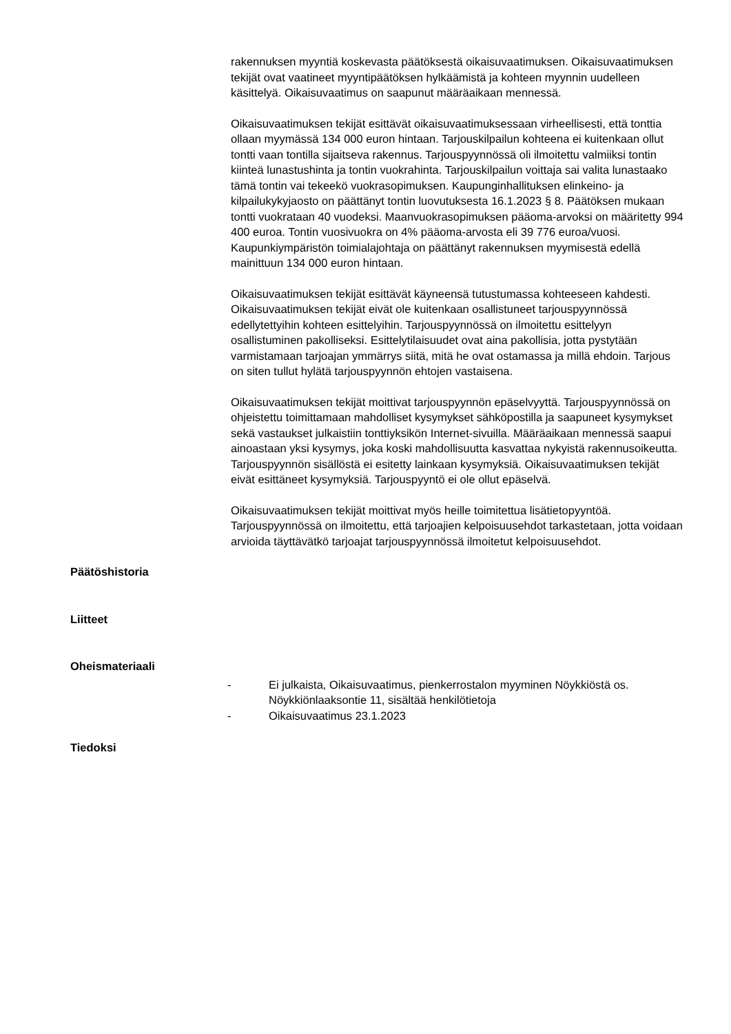rakennuksen myyntiä koskevasta päätöksestä oikaisuvaatimuksen. Oikaisuvaatimuksen tekijät ovat vaatineet myyntipäätöksen hylkäämistä ja kohteen myynnin uudelleen käsittelyä. Oikaisuvaatimus on saapunut määräaikaan mennessä.
Oikaisuvaatimuksen tekijät esittävät oikaisuvaatimuksessaan virheellisesti, että tonttia ollaan myymässä 134 000 euron hintaan. Tarjouskilpailun kohteena ei kuitenkaan ollut tontti vaan tontilla sijaitseva rakennus. Tarjouspyynnössä oli ilmoitettu valmiiksi tontin kiinteä lunastushinta ja tontin vuokrahinta. Tarjouskilpailun voittaja sai valita lunastaako tämä tontin vai tekeekö vuokrasopimuksen. Kaupunginhallituksen elinkeino- ja kilpailukykyjaosto on päättänyt tontin luovutuksesta 16.1.2023 § 8. Päätöksen mukaan tontti vuokrataan 40 vuodeksi. Maanvuokrasopimuksen pääoma-arvoksi on määritetty 994 400 euroa. Tontin vuosivuokra on 4% pääoma-arvosta eli 39 776 euroa/vuosi. Kaupunkiympäristön toimialajohtaja on päättänyt rakennuksen myymisestä edellä mainittuun 134 000 euron hintaan.
Oikaisuvaatimuksen tekijät esittävät käyneensä tutustumassa kohteeseen kahdesti. Oikaisuvaatimuksen tekijät eivät ole kuitenkaan osallistuneet tarjouspyynnössä edellytettyihin kohteen esittelyihin. Tarjouspyynnössä on ilmoitettu esittelyyn osallistuminen pakolliseksi. Esittelytilaisuudet ovat aina pakollisia, jotta pystytään varmistamaan tarjoajan ymmärrys siitä, mitä he ovat ostamassa ja millä ehdoin. Tarjous on siten tullut hylätä tarjouspyynnön ehtojen vastaisena.
Oikaisuvaatimuksen tekijät moittivat tarjouspyynnön epäselvyyttä. Tarjouspyynnössä on ohjeistettu toimittamaan mahdolliset kysymykset sähköpostilla ja saapuneet kysymykset sekä vastaukset julkaistiin tonttiyksikön Internet-sivuilla. Määräaikaan mennessä saapui ainoastaan yksi kysymys, joka koski mahdollisuutta kasvattaa nykyistä rakennusoikeutta. Tarjouspyynnön sisällöstä ei esitetty lainkaan kysymyksiä. Oikaisuvaatimuksen tekijät eivät esittäneet kysymyksiä. Tarjouspyyntö ei ole ollut epäselvä.
Oikaisuvaatimuksen tekijät moittivat myös heille toimitettua lisätietopyyntöä. Tarjouspyynnössä on ilmoitettu, että tarjoajien kelpoisuusehdot tarkastetaan, jotta voidaan arvioida täyttävätkö tarjoajat tarjouspyynnössä ilmoitetut kelpoisuusehdot.
Päätöshistoria
Liitteet
Oheismateriaali
- Ei julkaista, Oikaisuvaatimus, pienkerrostalon myyminen Nöykkiöstä os. Nöykkiönlaaksontie 11, sisältää henkilötietoja
- Oikaisuvaatimus 23.1.2023
Tiedoksi